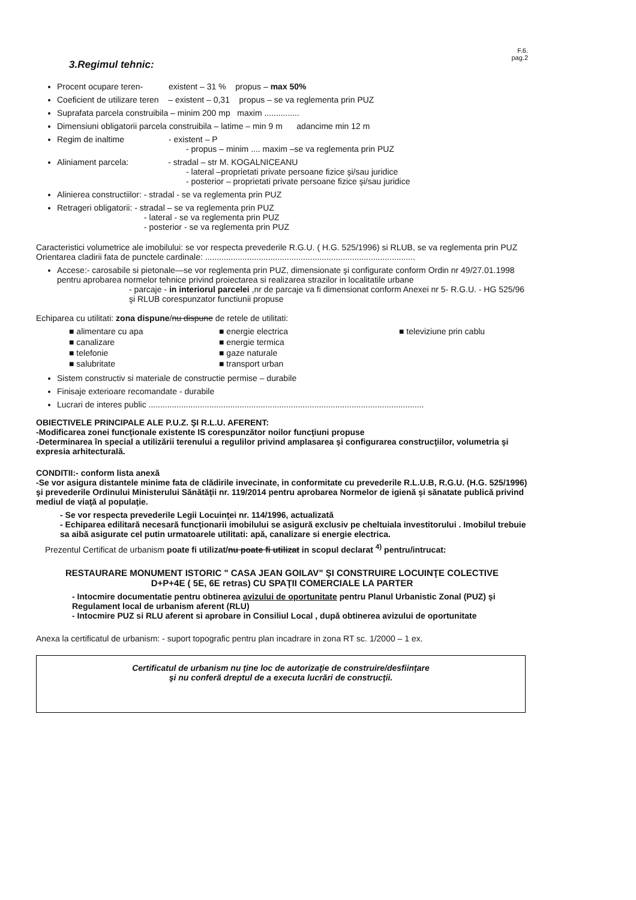3.Regimul tehnic:
F.6.
pag.2
Procent ocupare teren- existent – 31 % propus – max 50%
Coeficient de utilizare teren – existent – 0,31 propus – se va reglementa prin PUZ
Suprafata parcela construibila – minim 200 mp maxim ...............
Dimensiuni obligatorii parcela construibila – latime – min 9 m adancime min 12 m
Regim de inaltime - existent – P
- propus – minim .... maxim –se va reglementa prin PUZ
Aliniament parcela: - stradal – str M. KOGALNICEANU
- lateral –proprietati private persoane fizice şi/sau juridice
- posterior – proprietati private persoane fizice şi/sau juridice
Alinierea constructiilor: - stradal - se va reglementa prin PUZ
Retrageri obligatorii: - stradal – se va reglementa prin PUZ
- lateral - se va reglementa prin PUZ
- posterior - se va reglementa prin PUZ
Caracteristici volumetrice ale imobilului: se vor respecta prevederile R.G.U. ( H.G. 525/1996) si RLUB, se va reglementa prin PUZ
Orientarea cladirii fata de punctele cardinale: ..........................................................................................
Accese:- carosabile si pietonale—se vor reglementa prin PUZ, dimensionate şi configurate conform Ordin nr 49/27.01.1998 pentru aprobarea normelor tehnice privind proiectarea si realizarea strazilor in localitatile urbane
- parcaje - in interiorul parcelei ,nr de parcaje va fi dimensionat conform Anexei nr 5- R.G.U. - HG 525/96 şi RLUB corespunzator functiunii propuse
Echiparea cu utilitati: zona dispune/nu dispune de retele de utilitati:
■ alimentare cu apa
■ energie electrica
■ televiziune prin cablu
■ canalizare
■ energie termica
■ telefonie
■ gaze naturale
■ salubritate
■ transport urban
Sistem constructiv si materiale de constructie permise – durabile
Finisaje exterioare recomandate - durabile
Lucrari de interes public ......................................................................................................................
OBIECTIVELE PRINCIPALE ALE P.U.Z. ŞI R.L.U. AFERENT:
-Modificarea zonei funcţionale existente IS corespunzător noilor funcţiuni propuse
-Determinarea în special a utilizării terenului a regulilor privind amplasarea şi configurarea construcţiilor, volumetria şi expresia arhitecturală.
CONDITII:- conform lista anexă
-Se vor asigura distantele minime fata de clădirile invecinate, in conformitate cu prevederile R.L.U.B, R.G.U. (H.G. 525/1996) şi prevederile Ordinului Ministerului Sănătăţii nr. 119/2014 pentru aprobarea Normelor de igienă şi sănatate publică privind mediul de viaţă al populaţie.
- Se vor respecta prevederile Legii Locuinţei nr. 114/1996, actualizată
- Echiparea edilitară necesară funcţionarii imobilului se asigură exclusiv pe cheltuiala investitorului . Imobilul trebuie sa aibă asigurate cel putin urmatoarele utilitati: apă, canalizare si energie electrica.
Prezentul Certificat de urbanism poate fi utilizat/nu poate fi utilizat in scopul declarat <sup>4)</sup> pentru/intrucat:
RESTAURARE MONUMENT ISTORIC " CASA JEAN GOILAV" ŞI CONSTRUIRE LOCUINŢE COLECTIVE
D+P+4E ( 5E, 6E retras) CU SPAŢII COMERCIALE LA PARTER
- Intocmire documentatie pentru obtinerea avizului de oportunitate pentru Planul Urbanistic Zonal (PUZ) şi Regulament local de urbanism aferent (RLU)
- Intocmire PUZ si RLU aferent si aprobare in Consiliul Local , după obtinerea avizului de oportunitate
Anexa la certificatul de urbanism: - suport topografic pentru plan incadrare in zona RT sc. 1/2000 – 1 ex.
Certificatul de urbanism nu ţine loc de autorizaţie de construire/desfiinţare
şi nu conferă dreptul de a executa lucrări de construcţii.